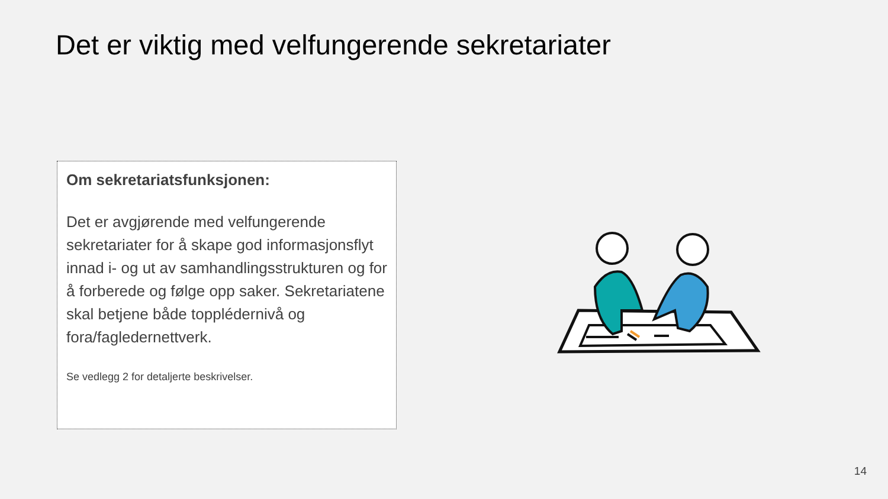Det er viktig med velfungerende sekretariater
Om sekretariatsfunksjonen:
Det er avgjørende med velfungerende sekretariater for å skape god informasjonsflyt innad i- og ut av samhandlingsstrukturen og for å forberede og følge opp saker. Sekretariatene skal betjene både topplédernivå og fora/fagledernettverk.
Se vedlegg 2 for detaljerte beskrivelser.
14